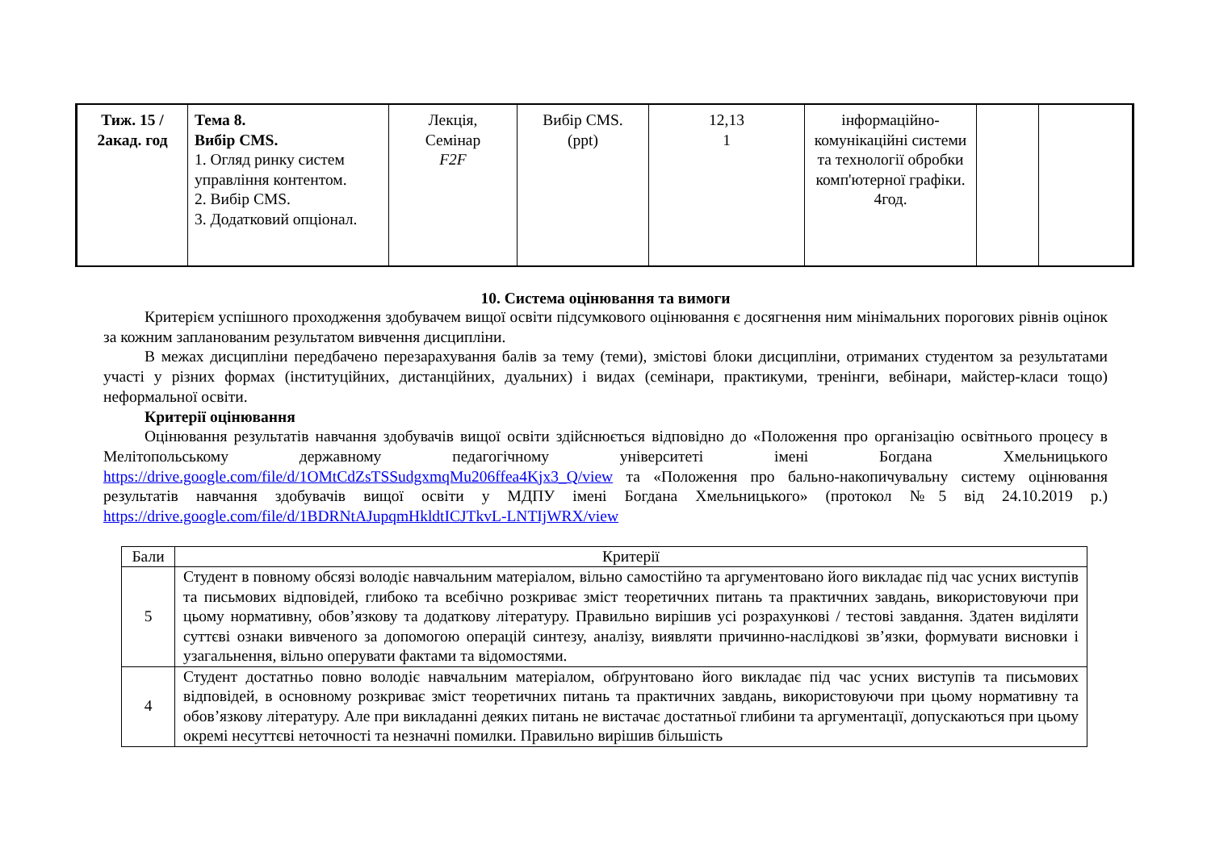| Тиж. 15 / 2акад. год | Тема 8. Вибір CMS. 1. Огляд ринку систем управління контентом. 2. Вибір CMS. 3. Додатковий опціонал. | Лекція, Семінар F2F | Вибір CMS. (ppt) | 12,13 1 | інформаційно-комунікаційні системи та технології обробки комп'ютерної графіки. 4год. | | |
10. Система оцінювання та вимоги
Критерієм успішного проходження здобувачем вищої освіти підсумкового оцінювання є досягнення ним мінімальних порогових рівнів оцінок за кожним запланованим результатом вивчення дисципліни.
В межах дисципліни передбачено перезарахування балів за тему (теми), змістові блоки дисципліни, отриманих студентом за результатами участі у різних формах (інституційних, дистанційних, дуальних) і видах (семінари, практикуми, тренінги, вебінари, майстер-класи тощо) неформальної освіти.
Критерії оцінювання
Оцінювання результатів навчання здобувачів вищої освіти здійснюється відповідно до «Положення про організацію освітнього процесу в Мелітопольському державному педагогічному університеті імені Богдана Хмельницького https://drive.google.com/file/d/1OMtCdZsTSSudgxmqMu206ffea4Kjx3_Q/view та «Положення про бально-накопичувальну систему оцінювання результатів навчання здобувачів вищої освіти у МДПУ імені Богдана Хмельницького» (протокол №5 від 24.10.2019 р.) https://drive.google.com/file/d/1BDRNtAJupqmHkldtICJTkvL-LNTIjWRX/view
| Бали | Критерії |
| --- | --- |
| 5 | Студент в повному обсязі володіє навчальним матеріалом, вільно самостійно та аргументовано його викладає під час усних виступів та письмових відповідей, глибоко та всебічно розкриває зміст теоретичних питань та практичних завдань, використовуючи при цьому нормативну, обов’язкову та додаткову літературу. Правильно вирішив усі розрахункові / тестові завдання. Здатен виділяти суттєві ознаки вивченого за допомогою операцій синтезу, аналізу, виявляти причинно-наслідкові зв’язки, формувати висновки і узагальнення, вільно оперувати фактами та відомостями. |
| 4 | Студент достатньо повно володіє навчальним матеріалом, обґрунтовано його викладає під час усних виступів та письмових відповідей, в основному розкриває зміст теоретичних питань та практичних завдань, використовуючи при цьому нормативну та обов’язкову літературу. Але при викладанні деяких питань не вистачає достатньої глибини та аргументації, допускаються при цьому окремі несуттєві неточності та незначні помилки. Правильно вирішив більшість |